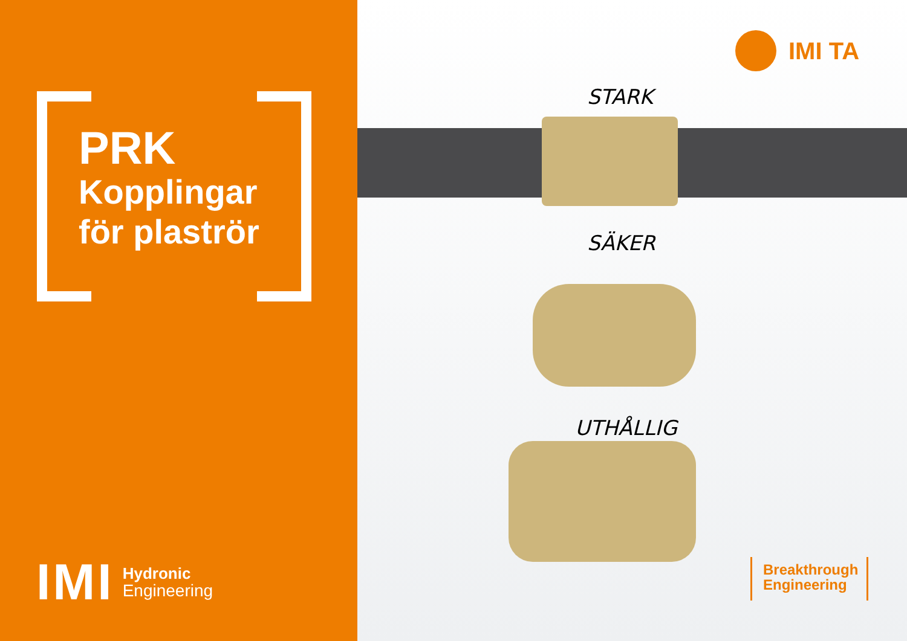PRK
Kopplingar
för plaströr
IMI
Hydronic
Engineering
IMI TA
STARK
SÄKER
UTHÅLLIG
Breakthrough
Engineering